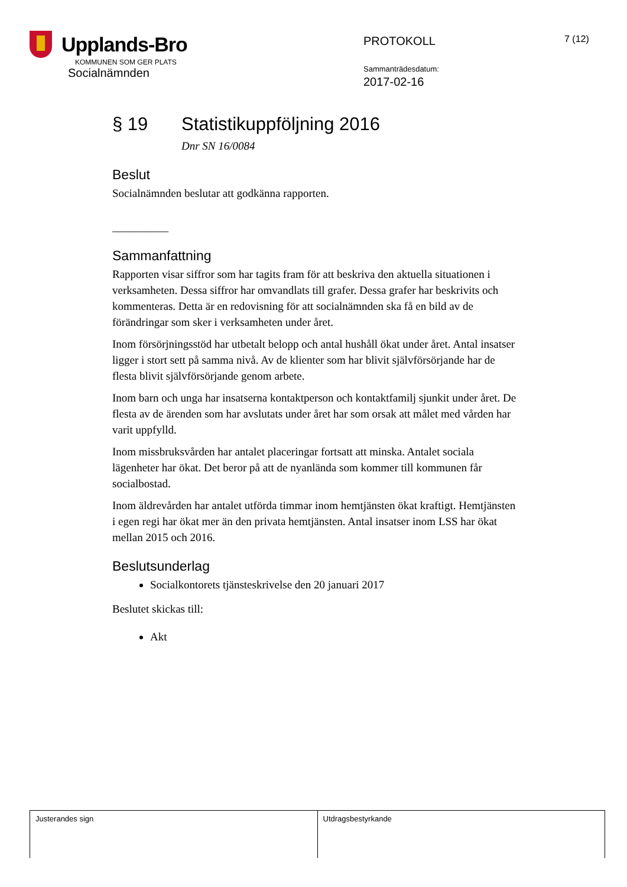Upplands-Bro
KOMMUNEN SOM GER PLATS
Socialnämnden
PROTOKOLL
Sammanträdesdatum:
2017-02-16
7 (12)
§ 19 Statistikuppföljning 2016
Dnr SN 16/0084
Beslut
Socialnämnden beslutar att godkänna rapporten.
__________
Sammanfattning
Rapporten visar siffror som har tagits fram för att beskriva den aktuella situationen i verksamheten. Dessa siffror har omvandlats till grafer. Dessa grafer har beskrivits och kommenteras. Detta är en redovisning för att socialnämnden ska få en bild av de förändringar som sker i verksamheten under året.
Inom försörjningsstöd har utbetalt belopp och antal hushåll ökat under året. Antal insatser ligger i stort sett på samma nivå. Av de klienter som har blivit självförsörjande har de flesta blivit självförsörjande genom arbete.
Inom barn och unga har insatserna kontaktperson och kontaktfamilj sjunkit under året. De flesta av de ärenden som har avslutats under året har som orsak att målet med vården har varit uppfylld.
Inom missbruksvården har antalet placeringar fortsatt att minska. Antalet sociala lägenheter har ökat. Det beror på att de nyanlända som kommer till kommunen får socialbostad.
Inom äldrevården har antalet utförda timmar inom hemtjänsten ökat kraftigt. Hemtjänsten i egen regi har ökat mer än den privata hemtjänsten. Antal insatser inom LSS har ökat mellan 2015 och 2016.
Beslutsunderlag
Socialkontorets tjänsteskrivelse den 20 januari 2017
Beslutet skickas till:
Akt
Justerandes sign Utdragsbestyrkande